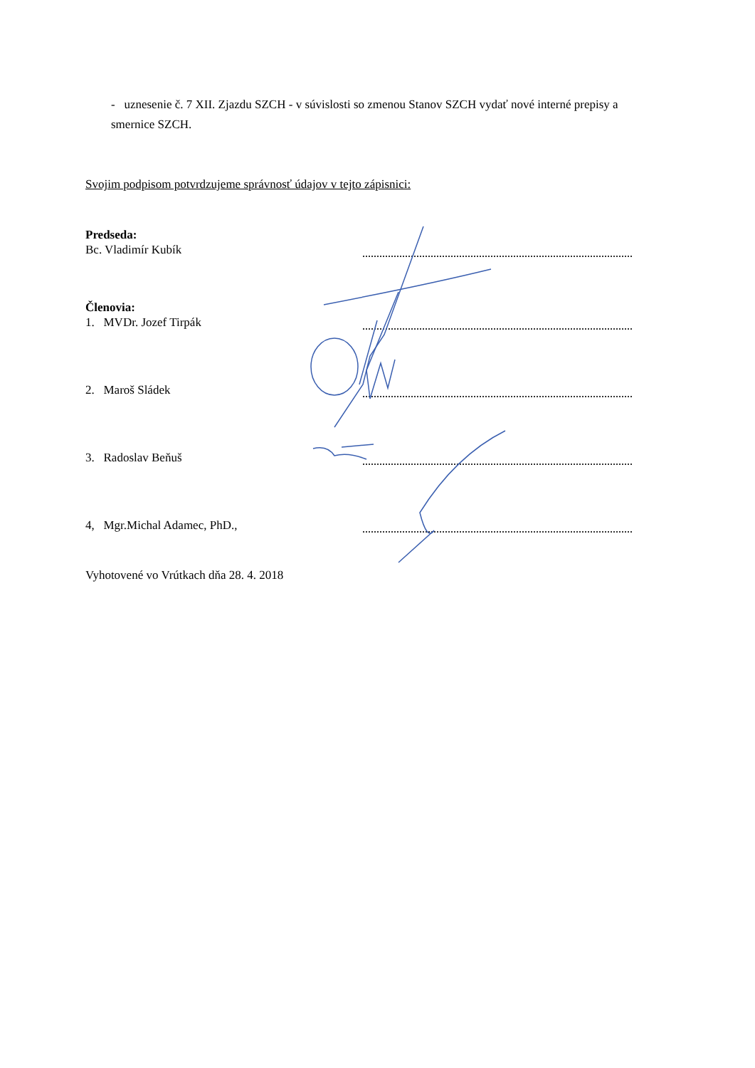- uznesenie č. 7 XII. Zjazdu SZCH - v súvislosti so zmenou Stanov SZCH vydať nové interné prepisy a smernice SZCH.
Svojim podpisom potvrdzujeme správnosť údajov v tejto zápisnici:
Predseda:
Bc. Vladimír Kubík
Členovia:
1. MVDr. Jozef Tirpák
2. Maroš Sládek
3. Radoslav Beňuš
4, Mgr.Michal Adamec, PhD.,
Vyhotovené vo Vrútkach dňa 28. 4. 2018